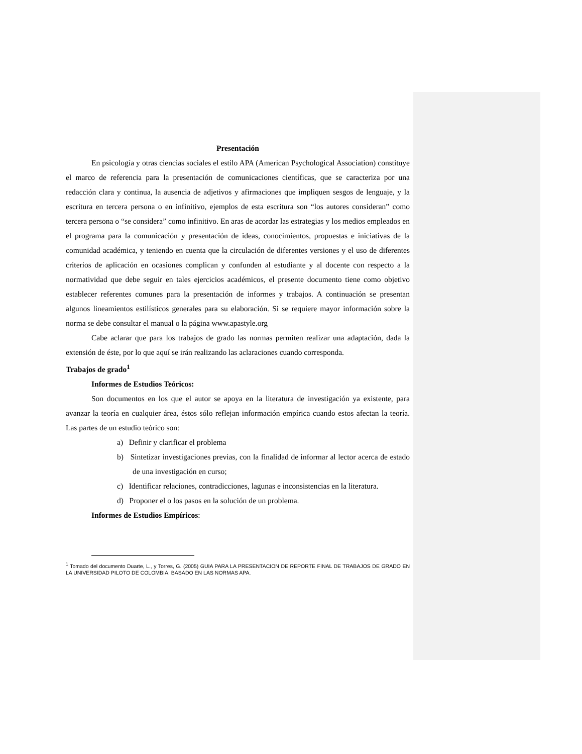Presentación
En psicología y otras ciencias sociales el estilo APA (American Psychological Association) constituye el marco de referencia para la presentación de comunicaciones científicas, que se caracteriza por una redacción clara y continua, la ausencia de adjetivos y afirmaciones que impliquen sesgos de lenguaje, y la escritura en tercera persona o en infinitivo, ejemplos de esta escritura son “los autores consideran” como tercera persona o “se considera” como infinitivo. En aras de acordar las estrategias y los medios empleados en el programa para la comunicación y presentación de ideas, conocimientos, propuestas e iniciativas de la comunidad académica, y teniendo en cuenta que la circulación de diferentes versiones y el uso de diferentes criterios de aplicación en ocasiones complican y confunden al estudiante y al docente con respecto a la normatividad que debe seguir en tales ejercicios académicos, el presente documento tiene como objetivo establecer referentes comunes para la presentación de informes y trabajos. A continuación se presentan algunos lineamientos estilísticos generales para su elaboración. Si se requiere mayor información sobre la norma se debe consultar el manual o la página www.apastyle.org
Cabe aclarar que para los trabajos de grado las normas permiten realizar una adaptación, dada la extensión de éste, por lo que aquí se irán realizando las aclaraciones cuando corresponda.
Trabajos de grado<sup>1</sup>
Informes de Estudios Teóricos:
Son documentos en los que el autor se apoya en la literatura de investigación ya existente, para avanzar la teoría en cualquier área, éstos sólo reflejan información empírica cuando estos afectan la teoría. Las partes de un estudio teórico son:
a) Definir y clarificar el problema
b) Sintetizar investigaciones previas, con la finalidad de informar al lector acerca de estado de una investigación en curso;
c) Identificar relaciones, contradicciones, lagunas e inconsistencias en la literatura.
d) Proponer el o los pasos en la solución de un problema.
Informes de Estudios Empíricos:
<sup>1</sup> Tomado del documento Duarte, L., y Torres, G. (2005) GUIA PARA LA PRESENTACION DE REPORTE FINAL DE TRABAJOS DE GRADO EN LA UNIVERSIDAD PILOTO DE COLOMBIA, BASADO EN LAS NORMAS APA.